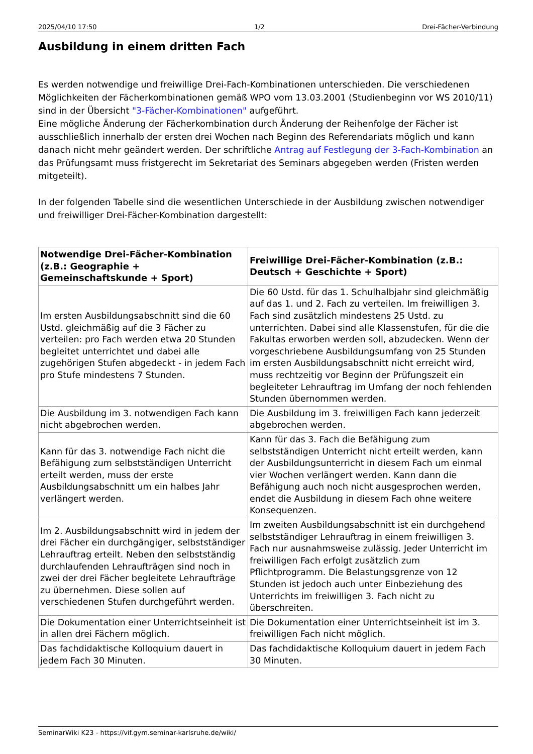2025/04/10 17:50 1/2 Drei-Fächer-Verbindung
Ausbildung in einem dritten Fach
Es werden notwendige und freiwillige Drei-Fach-Kombinationen unterschieden. Die verschiedenen Möglichkeiten der Fächerkombinationen gemäß WPO vom 13.03.2001 (Studienbeginn vor WS 2010/11) sind in der Übersicht "3-Fächer-Kombinationen" aufgeführt.
Eine mögliche Änderung der Fächerkombination durch Änderung der Reihenfolge der Fächer ist ausschließlich innerhalb der ersten drei Wochen nach Beginn des Referendariats möglich und kann danach nicht mehr geändert werden. Der schriftliche Antrag auf Festlegung der 3-Fach-Kombination an das Prüfungsamt muss fristgerecht im Sekretariat des Seminars abgegeben werden (Fristen werden mitgeteilt).
In der folgenden Tabelle sind die wesentlichen Unterschiede in der Ausbildung zwischen notwendiger und freiwilliger Drei-Fächer-Kombination dargestellt:
| Notwendige Drei-Fächer-Kombination (z.B.: Geographie + Gemeinschaftskunde + Sport) | Freiwillige Drei-Fächer-Kombination (z.B.: Deutsch + Geschichte + Sport) |
| --- | --- |
| Im ersten Ausbildungsabschnitt sind die 60 Ustd. gleichmäßig auf die 3 Fächer zu verteilen: pro Fach werden etwa 20 Stunden begleitet unterrichtet und dabei alle zugehörigen Stufen abgedeckt - in jedem Fach pro Stufe mindestens 7 Stunden. | Die 60 Ustd. für das 1. Schulhalbjahr sind gleichmäßig auf das 1. und 2. Fach zu verteilen. Im freiwilligen 3. Fach sind zusätzlich mindestens 25 Ustd. zu unterrichten. Dabei sind alle Klassenstufen, für die die Fakultas erworben werden soll, abzudecken. Wenn der vorgeschriebene Ausbildungsumfang von 25 Stunden im ersten Ausbildungsabschnitt nicht erreicht wird, muss rechtzeitig vor Beginn der Prüfungszeit ein begleiteter Lehrauftrag im Umfang der noch fehlenden Stunden übernommen werden. |
| Die Ausbildung im 3. notwendigen Fach kann nicht abgebrochen werden. | Die Ausbildung im 3. freiwilligen Fach kann jederzeit abgebrochen werden. |
| Kann für das 3. notwendige Fach nicht die Befähigung zum selbstständigen Unterricht erteilt werden, muss der erste Ausbildungsabschnitt um ein halbes Jahr verlängert werden. | Kann für das 3. Fach die Befähigung zum selbstständigen Unterricht nicht erteilt werden, kann der Ausbildungsunterricht in diesem Fach um einmal vier Wochen verlängert werden. Kann dann die Befähigung auch noch nicht ausgesprochen werden, endet die Ausbildung in diesem Fach ohne weitere Konsequenzen. |
| Im 2. Ausbildungsabschnitt wird in jedem der drei Fächer ein durchgängiger, selbstständiger Lehrauftrag erteilt. Neben den selbstständig durchlaufenden Lehraufträgen sind noch in zwei der drei Fächer begleitete Lehraufträge zu übernehmen. Diese sollen auf verschiedenen Stufen durchgeführt werden. | Im zweiten Ausbildungsabschnitt ist ein durchgehend selbstständiger Lehrauftrag in einem freiwilligen 3. Fach nur ausnahmsweise zulässig. Jeder Unterricht im freiwilligen Fach erfolgt zusätzlich zum Pflichtprogramm. Die Belastungsgrenze von 12 Stunden ist jedoch auch unter Einbeziehung des Unterrichts im freiwilligen 3. Fach nicht zu überschreiten. |
| Die Dokumentation einer Unterrichtseinheit ist in allen drei Fächern möglich. | Die Dokumentation einer Unterrichtseinheit ist im 3. freiwilligen Fach nicht möglich. |
| Das fachdidaktische Kolloquium dauert in jedem Fach 30 Minuten. | Das fachdidaktische Kolloquium dauert in jedem Fach 30 Minuten. |
SeminarWiki K23 - https://vif.gym.seminar-karlsruhe.de/wiki/